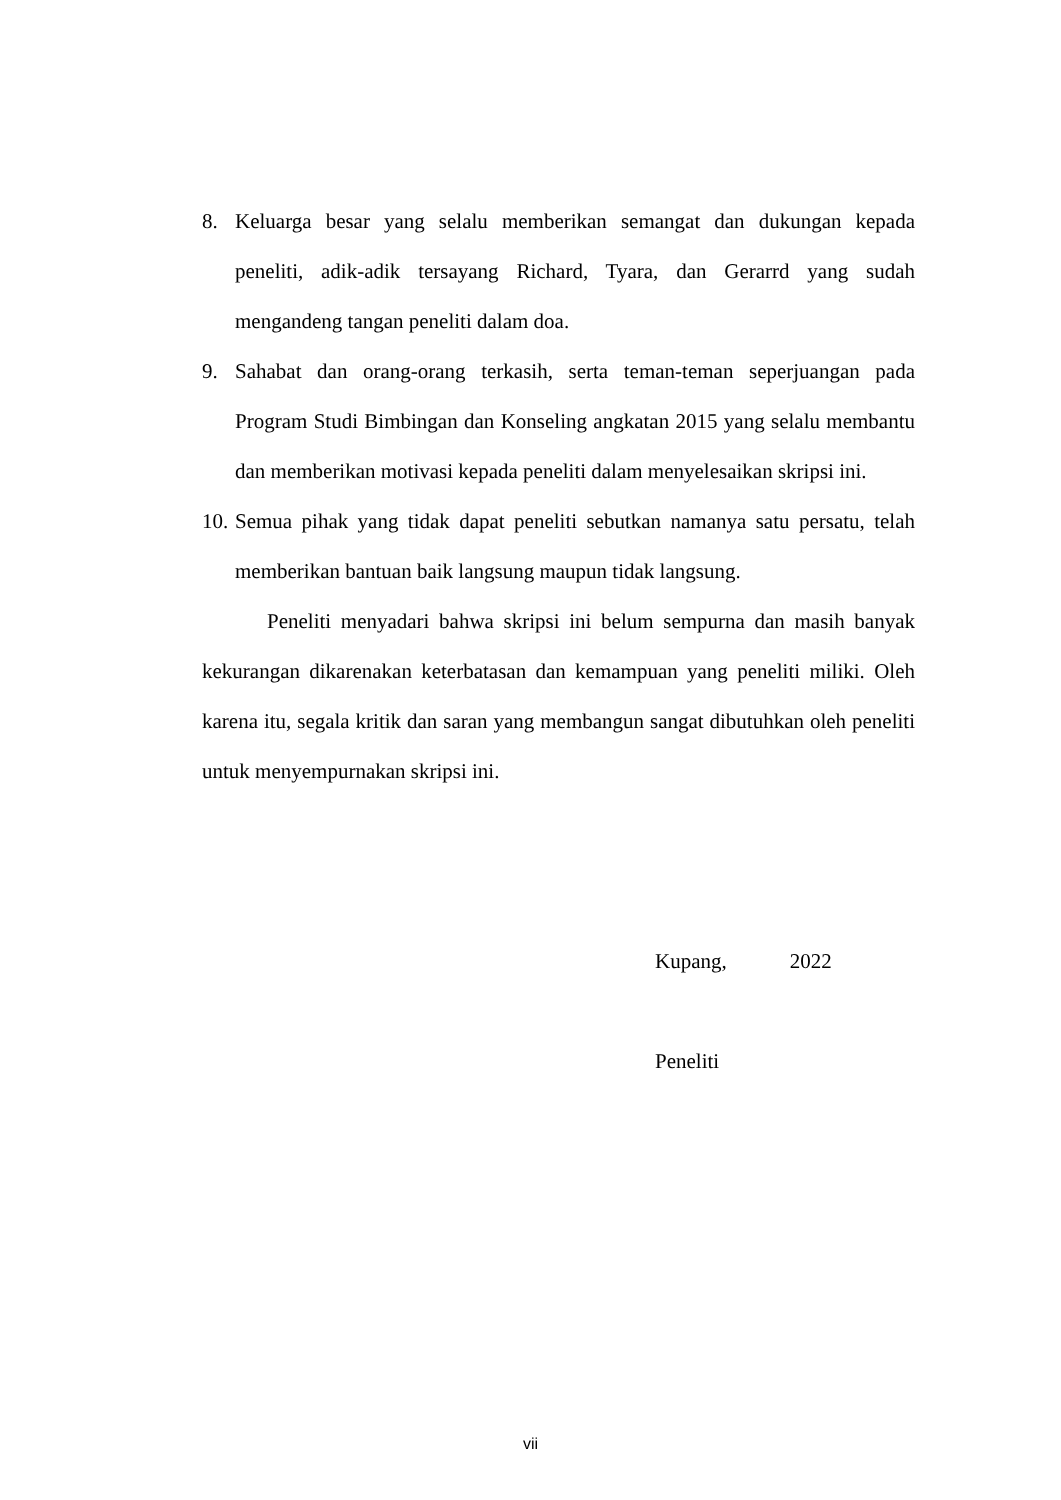8. Keluarga besar yang selalu memberikan semangat dan dukungan kepada peneliti, adik-adik tersayang Richard, Tyara, dan Gerarrd yang sudah mengandeng tangan peneliti dalam doa.
9. Sahabat dan orang-orang terkasih, serta teman-teman seperjuangan pada Program Studi Bimbingan dan Konseling angkatan 2015 yang selalu membantu dan memberikan motivasi kepada peneliti dalam menyelesaikan skripsi ini.
10. Semua pihak yang tidak dapat peneliti sebutkan namanya satu persatu, telah memberikan bantuan baik langsung maupun tidak langsung.
Peneliti menyadari bahwa skripsi ini belum sempurna dan masih banyak kekurangan dikarenakan keterbatasan dan kemampuan yang peneliti miliki. Oleh karena itu, segala kritik dan saran yang membangun sangat dibutuhkan oleh peneliti untuk menyempurnakan skripsi ini.
Kupang, 2022
Peneliti
vii